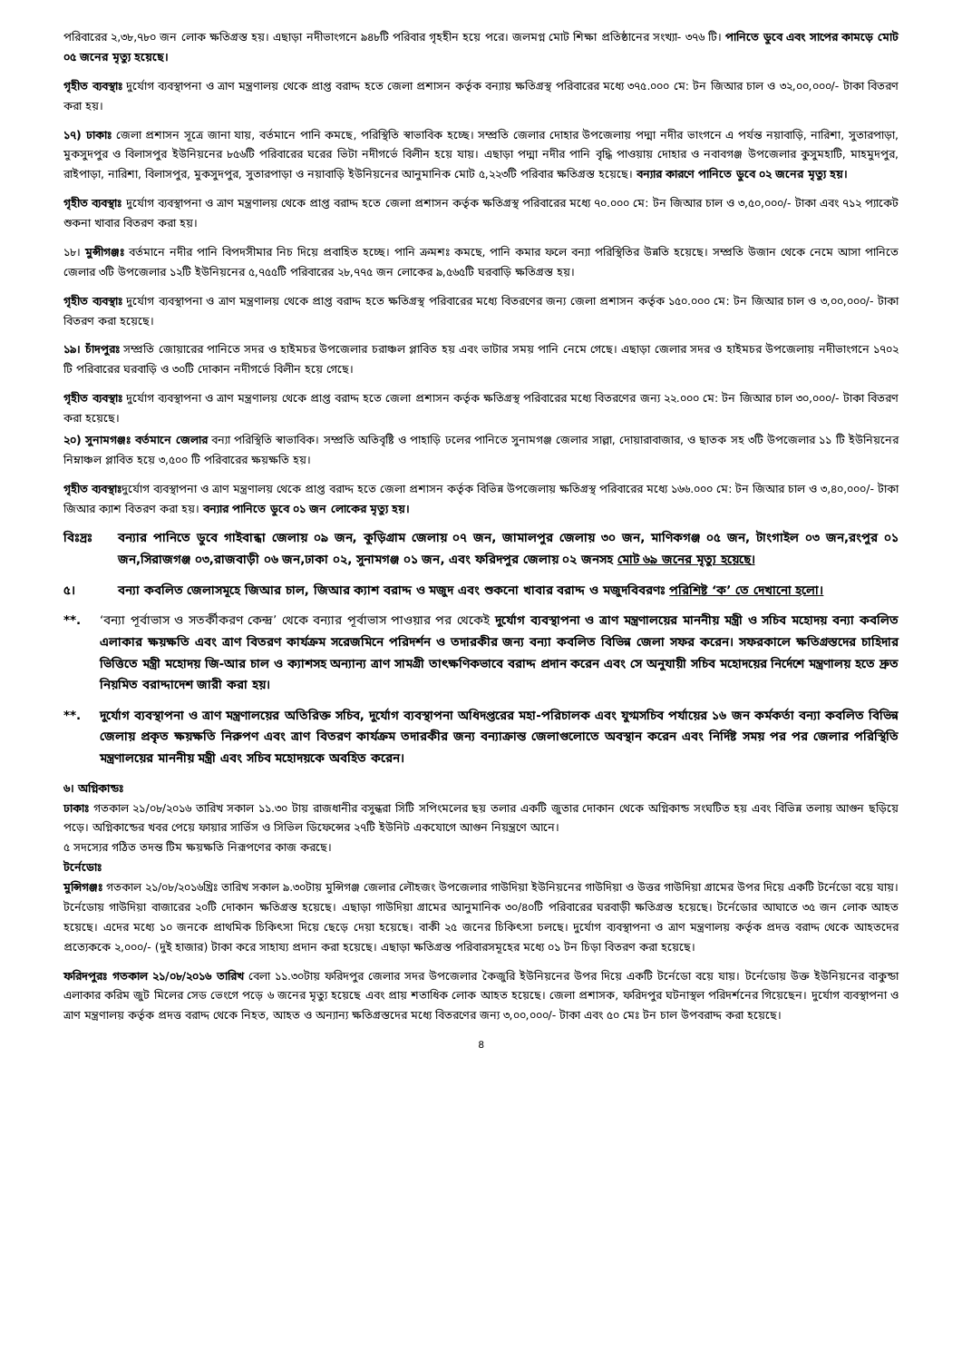পরিবারের ২,৩৮,৭৮০ জন লোক ক্ষতিগ্রস্ত হয়। এছাড়া নদীভাংগনে ৯৪৮টি পরিবার গৃহহীন হয়ে পরে। জলমগ্ন মোট শিক্ষা প্রতিষ্ঠানের সংখ্যা- ৩৭৬ টি। পানিতে ডুবে এবং সাপের কামড়ে মোট ০৫ জনের মৃত্যু হয়েছে।
গৃহীত ব্যবস্থাঃ দুর্যোগ ব্যবস্থাপনা ও ত্রাণ মন্ত্রণালয় থেকে প্রাপ্ত বরাদ্দ হতে জেলা প্রশাসন কর্তৃক বন্যায় ক্ষতিগ্রস্থ পরিবারের মধ্যে ৩৭৫.০০০ মে: টন জিআর চাল ও ৩২,০০,০০০/- টাকা বিতরণ করা হয়।
১৭) ঢাকাঃ জেলা প্রশাসন সূত্রে জানা যায়, বর্তমানে পানি কমছে, পরিস্থিতি স্বাভাবিক হচ্ছে। সম্প্রতি জেলার দোহার উপজেলায় পদ্মা নদীর ভাংগনে এ পর্যন্ত নয়াবাড়ি, নারিশা, সুতারপাড়া, মুকসুদপুর ও বিলাসপুর ইউনিয়নের ৮৫৬টি পরিবারের ঘরের ভিটা নদীগর্ভে বিলীন হয়ে যায়। এছাড়া পদ্মা নদীর পানি বৃদ্ধি পাওয়ায় দোহার ও নবাবগঞ্জ উপজেলার কুসুমহাটি, মাহমুদপুর, রাইপাড়া, নারিশা, বিলাসপুর, মুকসুদপুর, সুতারপাড়া ও নয়াবাড়ি ইউনিয়নের আনুমানিক মোট ৫,২২৩টি পরিবার ক্ষতিগ্রস্ত হয়েছে। বন্যার কারণে পানিতে ডুবে ০২ জনের মৃত্যু হয়।
গৃহীত ব্যবস্থাঃ দুর্যোগ ব্যবস্থাপনা ও ত্রাণ মন্ত্রণালয় থেকে প্রাপ্ত বরাদ্দ হতে জেলা প্রশাসন কর্তৃক ক্ষতিগ্রস্থ পরিবারের মধ্যে ৭০.০০০ মে: টন জিআর চাল ও ৩,৫০,০০০/- টাকা এবং ৭১২ প্যাকেট শুকনা খাবার বিতরণ করা হয়।
১৮। মুন্সীগঞ্জঃ বর্তমানে নদীর পানি বিপদসীমার নিচ দিয়ে প্রবাহিত হচ্ছে। পানি ক্রমশঃ কমছে, পানি কমার ফলে বন্যা পরিস্থিতির উন্নতি হয়েছে। সম্প্রতি উজান থেকে নেমে আসা পানিতে জেলার ৩টি উপজেলার ১২টি ইউনিয়নের ৫,৭৫৫টি পরিবারের ২৮,৭৭৫ জন লোকের ৯,৫৬৫টি ঘরবাড়ি ক্ষতিগ্রস্ত হয়।
গৃহীত ব্যবস্থাঃ দুর্যোগ ব্যবস্থাপনা ও ত্রাণ মন্ত্রণালয় থেকে প্রাপ্ত বরাদ্দ হতে ক্ষতিগ্রস্থ পরিবারের মধ্যে বিতরণের জন্য জেলা প্রশাসন কর্তৃক ১৫০.০০০ মে: টন জিআর চাল ও ৩,০০,০০০/- টাকা বিতরণ করা হয়েছে।
১৯। চাঁদপুরঃ সম্প্রতি জোয়ারের পানিতে সদর ও হাইমচর উপজেলার চরাঞ্চল প্লাবিত হয় এবং ভাটার সময় পানি নেমে গেছে। এছাড়া জেলার সদর ও হাইমচর উপজেলায় নদীভাংগনে ১৭০২ টি পরিবারের ঘরবাড়ি ও ৩০টি দোকান নদীগর্ভে বিলীন হয়ে গেছে।
গৃহীত ব্যবস্থাঃ দুর্যোগ ব্যবস্থাপনা ও ত্রাণ মন্ত্রণালয় থেকে প্রাপ্ত বরাদ্দ হতে জেলা প্রশাসন কর্তৃক ক্ষতিগ্রস্থ পরিবারের মধ্যে বিতরণের জন্য ২২.০০০ মে: টন জিআর চাল ৩০,০০০/- টাকা বিতরণ করা হয়েছে।
২০) সুনামগঞ্জঃ বর্তমানে জেলার বন্যা পরিস্থিতি স্বাভাবিক। সম্প্রতি অতিবৃষ্টি ও পাহাড়ি ঢলের পানিতে সুনামগঞ্জ জেলার সাল্লা, দোয়ারাবাজার, ও ছাতক সহ ৩টি উপজেলার ১১ টি ইউনিয়নের নিম্নাঞ্চল প্লাবিত হয়ে ৩,৫০০ টি পরিবারের ক্ষয়ক্ষতি হয়।
গৃহীত ব্যবস্থাঃদুর্যোগ ব্যবস্থাপনা ও ত্রাণ মন্ত্রণালয় থেকে প্রাপ্ত বরাদ্দ হতে জেলা প্রশাসন কর্তৃক বিভিন্ন উপজেলায় ক্ষতিগ্রস্থ পরিবারের মধ্যে ১৬৬.০০০ মে: টন জিআর চাল ও ৩,৪০,০০০/- টাকা জিআর ক্যাশ বিতরণ করা হয়। বন্যার পানিতে ডুবে ০১ জন লোকের মৃত্যু হয়।
বিঃদ্রঃ বন্যার পানিতে ডুবে গাইবান্ধা জেলায় ০৯ জন, কুড়িগ্রাম জেলায় ০৭ জন, জামালপুর জেলায় ৩০ জন, মাণিকগঞ্জ ০৫ জন, টাংগাইল ০৩ জন,রংপুর ০১ জন,সিরাজগঞ্জ ০৩,রাজবাড়ী ০৬ জন,ঢাকা ০২, সুনামগঞ্জ ০১ জন, এবং ফরিদপুর জেলায় ০২ জনসহ মোট ৬৯ জনের মৃত্যু হয়েছে।
৫। বন্যা কবলিত জেলাসমূহে জিআর চাল, জিআর ক্যাশ বরাদ্দ ও মজুদ এবং শুকনো খাবার বরাদ্দ ও মজুদবিবরণঃ পরিশিষ্ট ‘ক’ তে দেখানো হলো।
**. ‘বন্যা পূর্বাভাস ও সতর্কীকরণ কেন্দ্র’ থেকে বন্যার পূর্বাভাস পাওয়ার পর থেকেই দুর্যোগ ব্যবস্থাপনা ও ত্রাণ মন্ত্রণালয়ের মাননীয় মন্ত্রী ও সচিব মহোদয় বন্যা কবলিত এলাকার ক্ষয়ক্ষতি এবং ত্রাণ বিতরণ কার্যক্রম সরেজমিনে পরিদর্শন ও তদারকীর জন্য বন্যা কবলিত বিভিন্ন জেলা সফর করেন। সফরকালে ক্ষতিগ্রস্তদের চাহিদার ভিত্তিতে মন্ত্রী মহোদয় জি-আর চাল ও ক্যাশসহ অন্যান্য ত্রাণ সামগ্রী তাৎক্ষণিকভাবে বরাদ্দ প্রদান করেন এবং সে অনুযায়ী সচিব মহোদয়ের নির্দেশে মন্ত্রণালয় হতে দ্রুত নিয়মিত বরাদ্দাদেশ জারী করা হয়।
**. দুর্যোগ ব্যবস্থাপনা ও ত্রাণ মন্ত্রণালয়ের অতিরিক্ত সচিব, দুর্যোগ ব্যবস্থাপনা অধিদপ্তরের মহা-পরিচালক এবং যুগ্মসচিব পর্যায়ের ১৬ জন কর্মকর্তা বন্যা কবলিত বিভিন্ন জেলায় প্রকৃত ক্ষয়ক্ষতি নিরুপণ এবং ত্রাণ বিতরণ কার্যক্রম তদারকীর জন্য বন্যাক্রান্ত জেলাগুলোতে অবস্থান করেন এবং নির্দিষ্ট সময় পর পর জেলার পরিস্থিতি মন্ত্রণালয়ের মাননীয় মন্ত্রী এবং সচিব মহোদয়কে অবহিত করেন।
৬। অগ্নিকান্ডঃ
ঢাকাঃ গতকাল ২১/০৮/২০১৬ তারিখ সকাল ১১.৩০ টায় রাজধানীর বসুন্ধরা সিটি সপিংমলের ছয় তলার একটি জুতার দোকান থেকে অগ্নিকান্ড সংঘটিত হয় এবং বিভিন্ন তলায় আগুন ছড়িয়ে পড়ে। অগ্নিকান্ডের খবর পেয়ে ফায়ার সার্ভিস ও সিভিল ডিফেন্সের ২৭টি ইউনিট একযোগে আগুন নিয়ন্ত্রণে আনে।
৫ সদস্যের গঠিত তদন্ত টিম ক্ষয়ক্ষতি নিরূপণের কাজ করছে।
টর্নেডোঃ
মুন্সিগঞ্জঃ গতকাল ২১/০৮/২০১৬খ্রিঃ তারিখ সকাল ৯.৩০টায় মুন্সিগঞ্জ জেলার লৌহজং উপজেলার গাউদিয়া ইউনিয়নের গাউদিয়া ও উত্তর গাউদিয়া গ্রামের উপর দিয়ে একটি টর্নেডো বয়ে যায়। টর্নেডোয় গাউদিয়া বাজারের ২০টি দোকান ক্ষতিগ্রস্ত হয়েছে। এছাড়া গাউদিয়া গ্রামের আনুমানিক ৩০/৪০টি পরিবারের ঘরবাড়ী ক্ষতিগ্রস্ত হয়েছে। টর্নেডোর আঘাতে ৩৫ জন লোক আহত হয়েছে। এদের মধ্যে ১০ জনকে প্রাথমিক চিকিৎসা দিয়ে ছেড়ে দেয়া হয়েছে। বাকী ২৫ জনের চিকিৎসা চলছে। দুর্যোগ ব্যবস্থাপনা ও ত্রাণ মন্ত্রণালয় কর্তৃক প্রদত্ত বরাদ্দ থেকে আহতদের প্রত্যেককে ২,০০০/- (দুই হাজার) টাকা করে সাহায্য প্রদান করা হয়েছে। এছাড়া ক্ষতিগ্রস্ত পরিবারসমূহের মধ্যে ০১ টন চিড়া বিতরণ করা হয়েছে।
ফরিদপুরঃ গতকাল ২১/০৮/২০১৬ তারিখ বেলা ১১.৩০টায় ফরিদপুর জেলার সদর উপজেলার কৈজুরি ইউনিয়নের উপর দিয়ে একটি টর্নেডো বয়ে যায়। টর্নেডোয় উক্ত ইউনিয়নের বাকুন্ডা এলাকার করিম জুট মিলের সেড ভেংগে পড়ে ৬ জনের মৃত্যু হয়েছে এবং প্রায় শতাধিক লোক আহত হয়েছে। জেলা প্রশাসক, ফরিদপুর ঘটনাস্থল পরিদর্শনের গিয়েছেন। দুর্যোগ ব্যবস্থাপনা ও ত্রাণ মন্ত্রণালয় কর্তৃক প্রদত্ত বরাদ্দ থেকে নিহত, আহত ও অন্যান্য ক্ষতিগ্রস্তদের মধ্যে বিতরণের জন্য ৩,০০,০০০/- টাকা এবং ৫০ মেঃ টন চাল উপবরাদ্দ করা হয়েছে।
৪